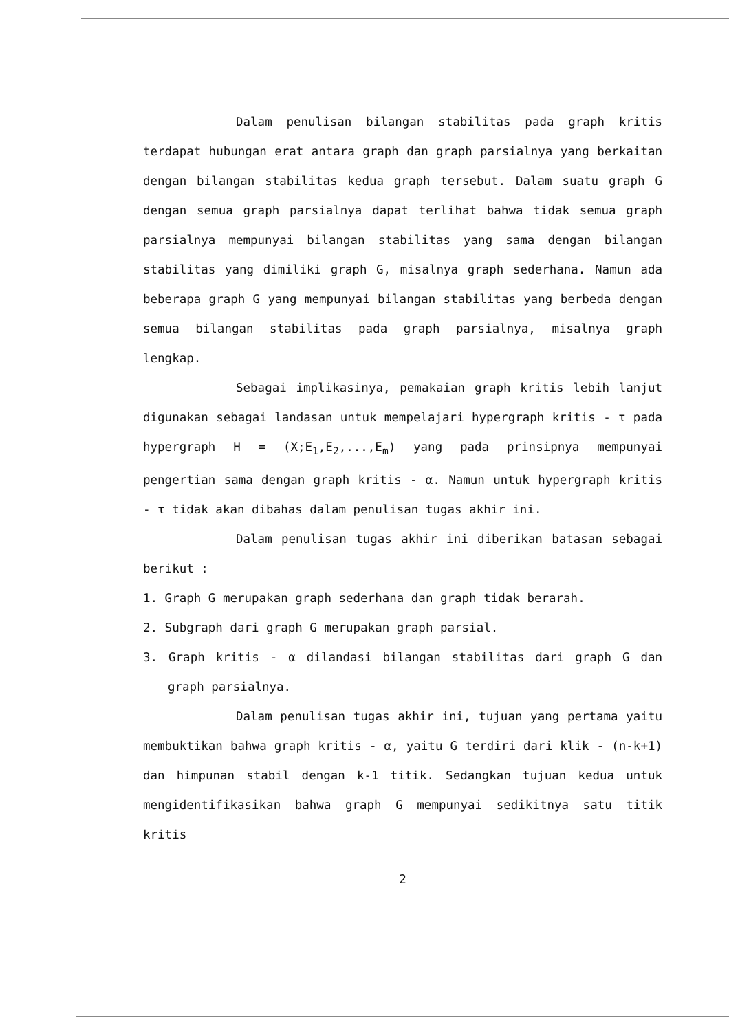Dalam penulisan bilangan stabilitas pada graph kritis terdapat hubungan erat antara graph dan graph parsialnya yang berkaitan dengan bilangan stabilitas kedua graph tersebut. Dalam suatu graph G dengan semua graph parsialnya dapat terlihat bahwa tidak semua graph parsialnya mempunyai bilangan stabilitas yang sama dengan bilangan stabilitas yang dimiliki graph G, misalnya graph sederhana. Namun ada beberapa graph G yang mempunyai bilangan stabilitas yang berbeda dengan semua bilangan stabilitas pada graph parsialnya, misalnya graph lengkap.
Sebagai implikasinya, pemakaian graph kritis lebih lanjut digunakan sebagai landasan untuk mempelajari hypergraph kritis - τ pada hypergraph H = (X;E<sub>1</sub>,E<sub>2</sub>,...,E<sub>m</sub>) yang pada prinsipnya mempunyai pengertian sama dengan graph kritis - α. Namun untuk hypergraph kritis - τ tidak akan dibahas dalam penulisan tugas akhir ini.
Dalam penulisan tugas akhir ini diberikan batasan sebagai berikut :
1. Graph G merupakan graph sederhana dan graph tidak berarah.
2. Subgraph dari graph G merupakan graph parsial.
3. Graph kritis - α dilandasi bilangan stabilitas dari graph G dan graph parsialnya.
Dalam penulisan tugas akhir ini, tujuan yang pertama yaitu membuktikan bahwa graph kritis - α, yaitu G terdiri dari klik - (n-k+1) dan himpunan stabil dengan k-1 titik. Sedangkan tujuan kedua untuk mengidentifikasikan bahwa graph G mempunyai sedikitnya satu titik kritis
2